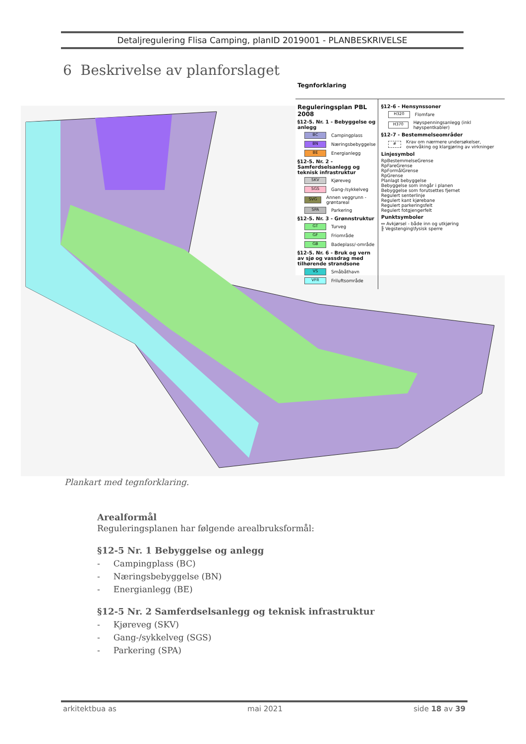Detaljregulering Flisa Camping, planID 2019001 - PLANBESKRIVELSE
6 Beskrivelse av planforslaget
Tegnforklaring
Reguleringsplan PBL 2008
§12-5. Nr. 1 - Bebyggelse og anlegg
BC Campingplass
BN Næringsbebyggelse
BE Energianlegg
§12-5. Nr. 2 - Samferdselsanlegg og teknisk infrastruktur
SKV Kjøreveg
SGS Gang-/sykkelveg
SVG Annen veggrunn - grøntareal
SPA Parkering
§12-5. Nr. 3 - Grønnstruktur
GT Turveg
GF Friområde
GB Badeplass/-område
§12-5. Nr. 6 - Bruk og vern av sjø og vassdrag med tilhørende strandsone
VS Småbåthavn
VFR Friluftsområde
§12-6 - Hensynssoner
H320 Flomfare
H370 Høyspenningsanlegg (inkl høyspentkabler)
§12-7 - Bestemmelseområder
# Krav om nærmere undersøkelser, overvåking og klargjøring av virkninger
Linjesymbol
RpBestemmelseGrense
RpFareGrense
RpFormålGrense
RpGrense
Planlagt bebyggelse
Bebyggelse som inngår i planen
Bebyggelse som forutsettes fjernet
Regulert senterlinje
Regulert kant kjørebane
Regulert parkeringsfelt
Regulert fotgjengerfelt
Punktsymboler
↔ Avkjørsel - både inn og utkjøring
╟ Vegstenging\fysisk sperre
Plankart med tegnforklaring.
Arealformål
Reguleringsplanen har følgende arealbruksformål:
§12-5 Nr. 1 Bebyggelse og anlegg
- Campingplass (BC)
- Næringsbebyggelse (BN)
- Energianlegg (BE)
§12-5 Nr. 2 Samferdselsanlegg og teknisk infrastruktur
- Kjøreveg (SKV)
- Gang-/sykkelveg (SGS)
- Parkering (SPA)
arkitektbua as mai 2021 side 18 av 39